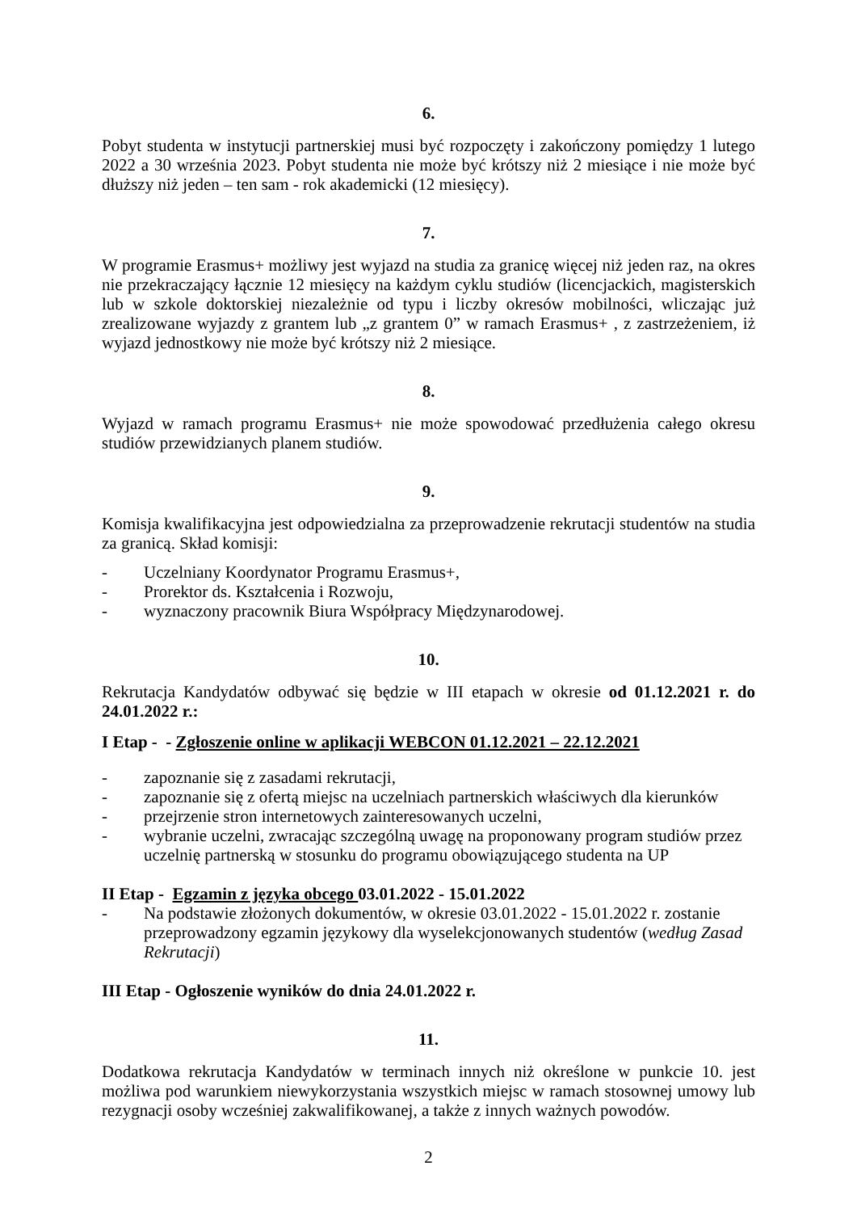6.
Pobyt studenta w instytucji partnerskiej musi być rozpoczęty i zakończony pomiędzy 1 lutego 2022 a 30 września 2023. Pobyt studenta nie może być krótszy niż 2 miesiące i nie może być dłuższy niż jeden – ten sam - rok akademicki (12 miesięcy).
7.
W programie Erasmus+ możliwy jest wyjazd na studia za granicę więcej niż jeden raz, na okres nie przekraczający łącznie 12 miesięcy na każdym cyklu studiów (licencjackich, magisterskich lub w szkole doktorskiej niezależnie od typu i liczby okresów mobilności, wliczając już zrealizowane wyjazdy z grantem lub „z grantem 0” w ramach Erasmus+ , z zastrzeżeniem, iż wyjazd jednostkowy nie może być krótszy niż 2 miesiące.
8.
Wyjazd w ramach programu Erasmus+ nie może spowodować przedłużenia całego okresu studiów przewidzianych planem studiów.
9.
Komisja kwalifikacyjna jest odpowiedzialna za przeprowadzenie rekrutacji studentów na studia za granicą. Skład komisji:
- Uczelniany Koordynator Programu Erasmus+,
- Prorektor ds. Kształcenia i Rozwoju,
- wyznaczony pracownik Biura Współpracy Międzynarodowej.
10.
Rekrutacja Kandydatów odbywać się będzie w III etapach w okresie od 01.12.2021 r. do 24.01.2022 r.:
I Etap - - Zgłoszenie online w aplikacji WEBCON 01.12.2021 – 22.12.2021
- zapoznanie się z zasadami rekrutacji,
- zapoznanie się z ofertą miejsc na uczelniach partnerskich właściwych dla kierunków
- przejrzenie stron internetowych zainteresowanych uczelni,
- wybranie uczelni, zwracając szczególną uwagę na proponowany program studiów przez uczelnię partnerską w stosunku do programu obowiązującego studenta na UP
II Etap - Egzamin z języka obcego 03.01.2022 - 15.01.2022
- Na podstawie złożonych dokumentów, w okresie 03.01.2022 - 15.01.2022 r. zostanie przeprowadzony egzamin językowy dla wyselekcjonowanych studentów (według Zasad Rekrutacji)
III Etap - Ogłoszenie wyników do dnia 24.01.2022 r.
11.
Dodatkowa rekrutacja Kandydatów w terminach innych niż określone w punkcie 10. jest możliwa pod warunkiem niewykorzystania wszystkich miejsc w ramach stosownej umowy lub rezygnacji osoby wcześniej zakwalifikowanej, a także z innych ważnych powodów.
2